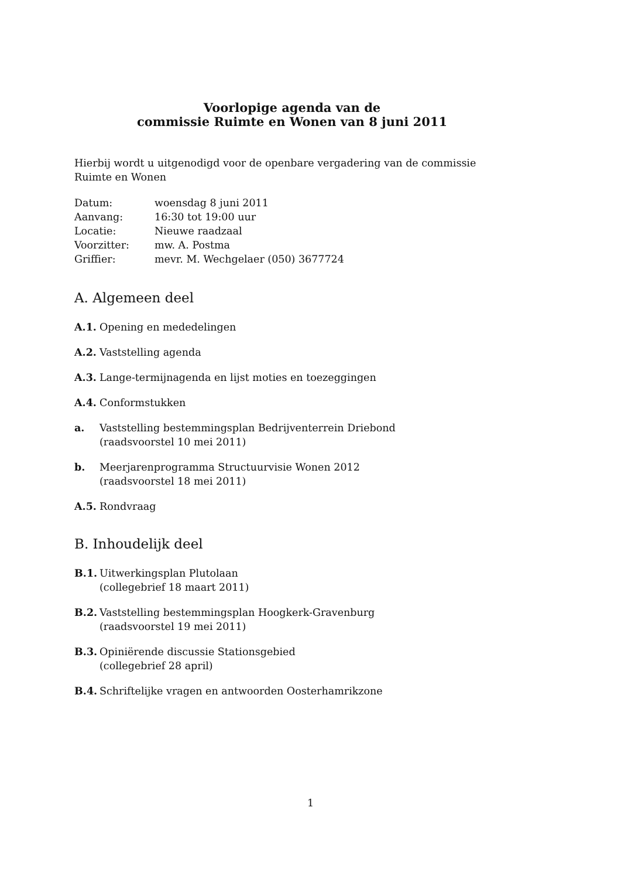Voorlopige agenda van de
commissie Ruimte en Wonen van 8 juni 2011
Hierbij wordt u uitgenodigd voor de openbare vergadering van de commissie Ruimte en Wonen
| Datum: | woensdag 8 juni 2011 |
| Aanvang: | 16:30 tot 19:00 uur |
| Locatie: | Nieuwe raadzaal |
| Voorzitter: | mw. A. Postma |
| Griffier: | mevr. M. Wechgelaer (050) 3677724 |
A. Algemeen deel
A.1. Opening en mededelingen
A.2. Vaststelling agenda
A.3. Lange-termijnagenda en lijst moties en toezeggingen
A.4. Conformstukken
a. Vaststelling bestemmingsplan Bedrijventerrein Driebond
(raadsvoorstel 10 mei 2011)
b. Meerjarenprogramma Structuurvisie Wonen 2012
(raadsvoorstel 18 mei 2011)
A.5. Rondvraag
B. Inhoudelijk deel
B.1. Uitwerkingsplan Plutolaan
(collegebrief 18 maart 2011)
B.2. Vaststelling bestemmingsplan Hoogkerk-Gravenburg
(raadsvoorstel 19 mei 2011)
B.3. Opiniërende discussie Stationsgebied
(collegebrief 28 april)
B.4. Schriftelijke vragen en antwoorden Oosterhamrikzone
1